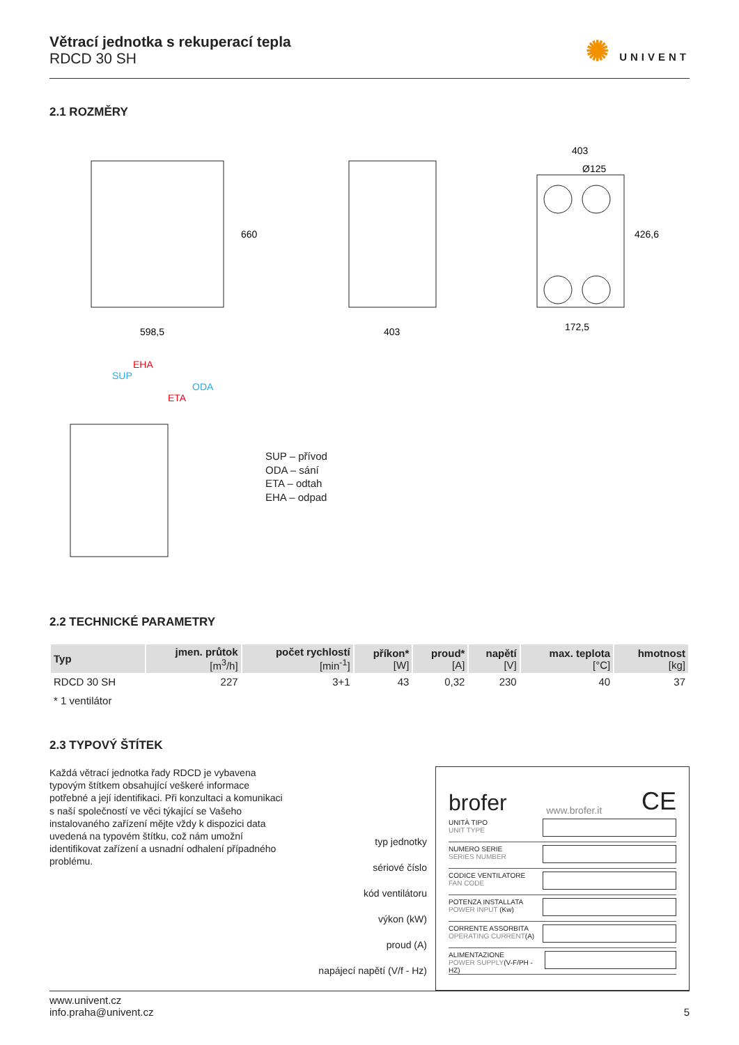Větrací jednotka s rekuperací tepla
RDCD 30 SH
✺ UNIVENT
2.1 ROZMĚRY
598,5
660
403
403
Ø125
172,5
426,6
EHA
SUP
ODA
ETA
SUP – přívod
ODA – sání
ETA – odtah
EHA – odpad
2.2 TECHNICKÉ PARAMETRY
| Typ | jmen. průtok [m<sup>3</sup>/h] | počet rychlostí [min<sup>-1</sup>] | příkon* [W] | proud* [A] | napětí [V] | max. teplota [°C] | hmotnost [kg] |
| --- | --- | --- | --- | --- | --- | --- | --- |
| RDCD 30 SH | 227 | 3+1 | 43 | 0,32 | 230 | 40 | 37 |
* 1 ventilátor
2.3 TYPOVÝ ŠTÍTEK
Každá větrací jednotka řady RDCD je vybavena typovým štítkem obsahující veškeré informace potřebné a její identifikaci. Při konzultaci a komunikaci s naší společností ve věci týkající se Vašeho instalovaného zařízení mějte vždy k dispozici data uvedená na typovém štítku, což nám umožní identifikovat zařízení a usnadní odhalení případného problému.
typ jednotky
sériové číslo
kód ventilátoru
výkon (kW)
proud (A)
napájecí napětí (V/f - Hz)
brofer www.brofer.it CE
UNITÀ TIPO
UNIT TYPE
NUMERO SERIE
SERIES NUMBER
CODICE VENTILATORE
FAN CODE
POTENZA INSTALLATA
POWER INPUT (Kw)
CORRENTE ASSORBITA
OPERATING CURRENT(A)
ALIMENTAZIONE
POWER SUPPLY(V-F/PH - HZ)
www.univent.cz
info.praha@univent.cz
5